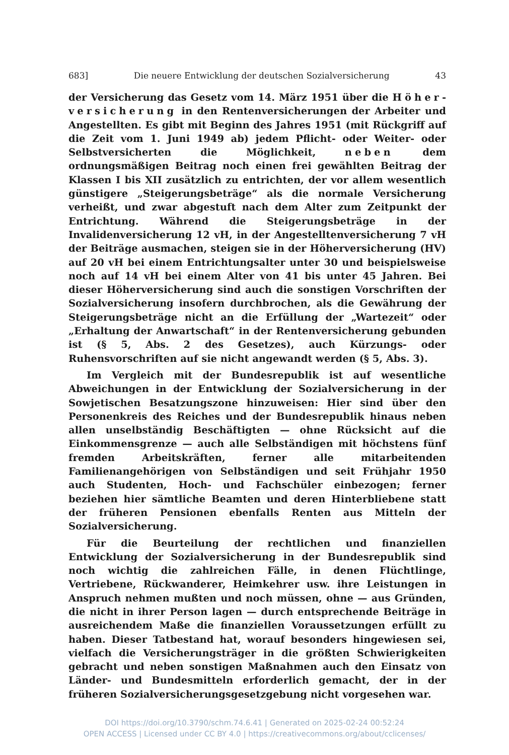683] Die neuere Entwicklung der deutschen Sozialversicherung 43
der Versicherung das Gesetz vom 14. März 1951 über die Höher­versicherung in den Rentenversicherungen der Arbeiter und Angestellten. Es gibt mit Beginn des Jahres 1951 (mit Rückgriff auf die Zeit vom 1. Juni 1949 ab) jedem Pflicht- oder Weiter- oder Selbstversicherten die Möglichkeit, neben dem ordnungsmäßigen Beitrag noch einen frei gewählten Beitrag der Klassen I bis XII zusätzlich zu entrichten, der vor allem wesentlich günstigere „Steigerungsbeträge“ als die normale Versicherung verheißt, und zwar abgestuft nach dem Alter zum Zeitpunkt der Entrichtung. Während die Steigerungsbeträge in der Invalidenversicherung 12 vH, in der Angestelltenversicherung 7 vH der Beiträge ausmachen, steigen sie in der Höherversicherung (HV) auf 20 vH bei einem Entrichtungsalter unter 30 und beispielsweise noch auf 14 vH bei einem Alter von 41 bis unter 45 Jahren. Bei dieser Höherversicherung sind auch die sonstigen Vorschriften der Sozialversicherung insofern durchbrochen, als die Gewährung der Steigerungsbeträge nicht an die Erfüllung der „Wartezeit“ oder „Erhaltung der Anwartschaft“ in der Rentenversicherung gebunden ist (§ 5, Abs. 2 des Gesetzes), auch Kürzungs- oder Ruhensvorschriften auf sie nicht angewandt werden (§ 5, Abs. 3).
Im Vergleich mit der Bundesrepublik ist auf wesentliche Abweichungen in der Entwicklung der Sozialversicherung in der Sowjetischen Besatzungszone hinzuweisen: Hier sind über den Personenkreis des Reiches und der Bundesrepublik hinaus neben allen unselbständig Beschäftigten — ohne Rücksicht auf die Einkommensgrenze — auch alle Selbständigen mit höchstens fünf fremden Arbeitskräften, ferner alle mitarbeitenden Familienangehörigen von Selbständigen und seit Frühjahr 1950 auch Studenten, Hoch- und Fachschüler einbezogen; ferner beziehen hier sämtliche Beamten und deren Hinterbliebene statt der früheren Pensionen ebenfalls Renten aus Mitteln der Sozialversicherung.
Für die Beurteilung der rechtlichen und finanziellen Entwicklung der Sozialversicherung in der Bundesrepublik sind noch wichtig die zahlreichen Fälle, in denen Flüchtlinge, Vertriebene, Rückwanderer, Heimkehrer usw. ihre Leistungen in Anspruch nehmen mußten und noch müssen, ohne — aus Gründen, die nicht in ihrer Person lagen — durch entsprechende Beiträge in ausreichendem Maße die finanziellen Voraussetzungen erfüllt zu haben. Dieser Tatbestand hat, worauf besonders hingewiesen sei, vielfach die Versicherungsträger in die größten Schwierigkeiten gebracht und neben sonstigen Maßnahmen auch den Einsatz von Länder- und Bundesmitteln erforderlich gemacht, der in der früheren Sozialversicherungsgesetzgebung nicht vorgesehen war.
DOI https://doi.org/10.3790/schm.74.6.41 | Generated on 2025-02-24 00:52:24
OPEN ACCESS | Licensed under CC BY 4.0 | https://creativecommons.org/about/cclicenses/